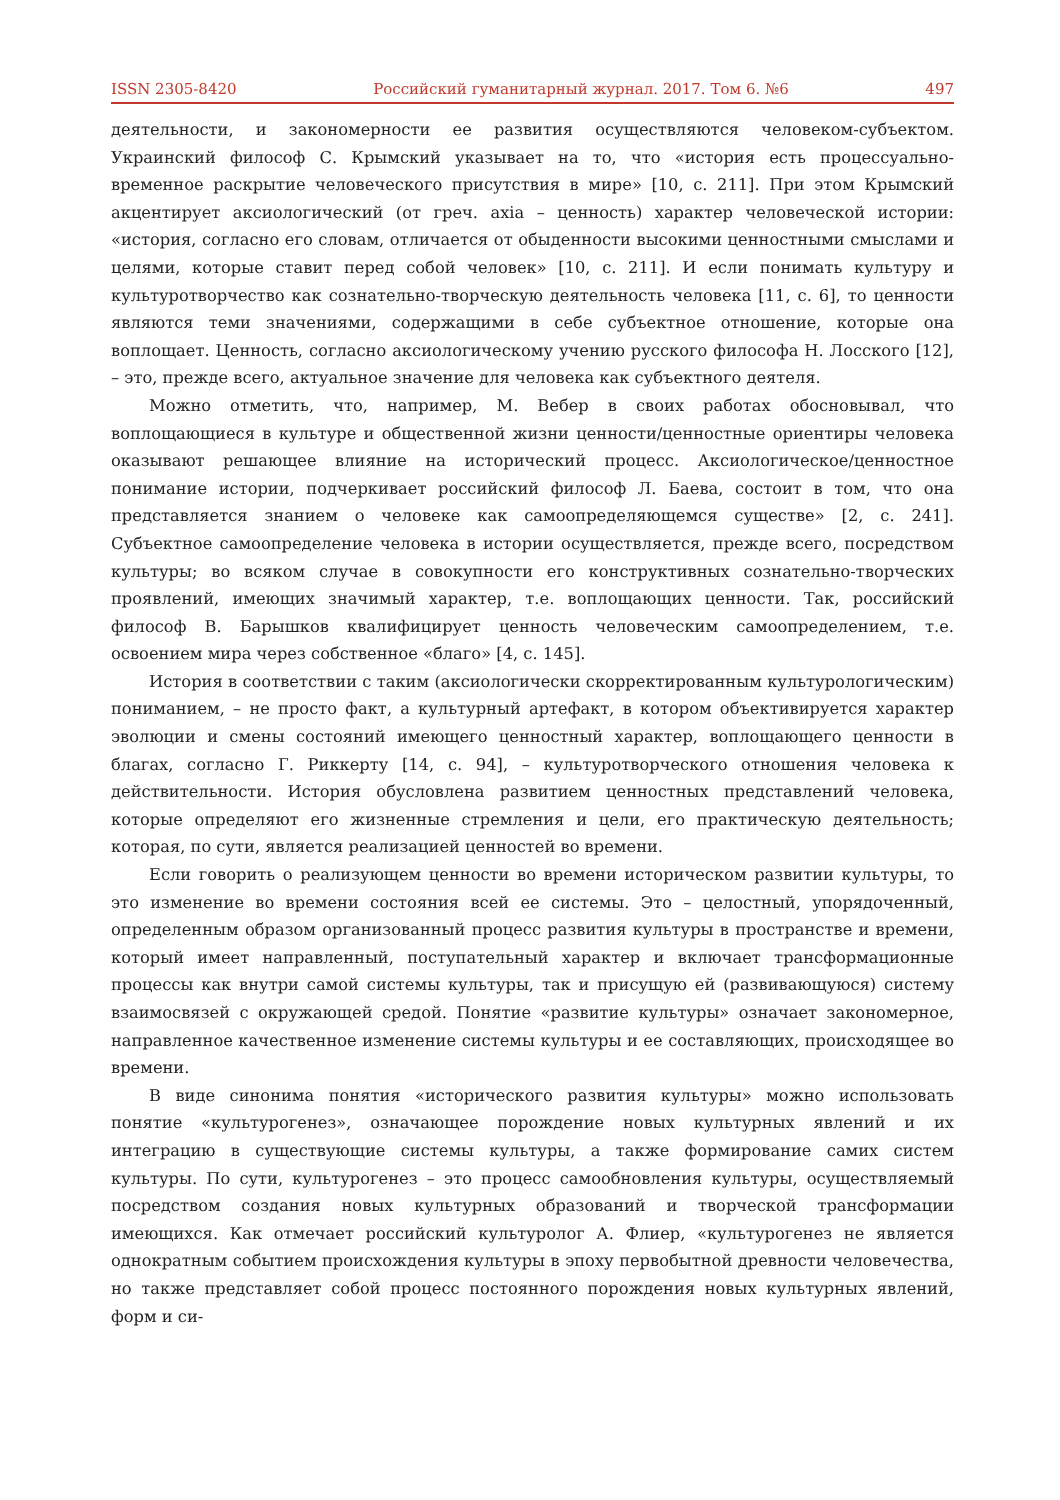ISSN 2305-8420 Российский гуманитарный журнал. 2017. Том 6. №6 497
деятельности, и закономерности ее развития осуществляются человеком-субъектом. Украинский философ С. Крымский указывает на то, что «история есть процессуально-временное раскрытие человеческого присутствия в мире» [10, с. 211]. При этом Крымский акцентирует аксиологический (от греч. axia – ценность) характер человеческой истории: «история, согласно его словам, отличается от обыденности высокими ценностными смыслами и целями, которые ставит перед собой человек» [10, с. 211]. И если понимать культуру и культуротворчество как сознательно-творческую деятельность человека [11, с. 6], то ценности являются теми значениями, содержащими в себе субъектное отношение, которые она воплощает. Ценность, согласно аксиологическому учению русского философа Н. Лосского [12], – это, прежде всего, актуальное значение для человека как субъектного деятеля.
Можно отметить, что, например, М. Вебер в своих работах обосновывал, что воплощающиеся в культуре и общественной жизни ценности/ценностные ориентиры человека оказывают решающее влияние на исторический процесс. Аксиологическое/ценностное понимание истории, подчеркивает российский философ Л. Баева, состоит в том, что она представляется знанием о человеке как самоопределяющемся существе» [2, с. 241]. Субъектное самоопределение человека в истории осуществляется, прежде всего, посредством культуры; во всяком случае в совокупности его конструктивных сознательно-творческих проявлений, имеющих значимый характер, т.е. воплощающих ценности. Так, российский философ В. Барышков квалифицирует ценность человеческим самоопределением, т.е. освоением мира через собственное «благо» [4, с. 145].
История в соответствии с таким (аксиологически скорректированным культурологическим) пониманием, – не просто факт, а культурный артефакт, в котором объективируется характер эволюции и смены состояний имеющего ценностный характер, воплощающего ценности в благах, согласно Г. Риккерту [14, с. 94], – культуротворческого отношения человека к действительности. История обусловлена развитием ценностных представлений человека, которые определяют его жизненные стремления и цели, его практическую деятельность; которая, по сути, является реализацией ценностей во времени.
Если говорить о реализующем ценности во времени историческом развитии культуры, то это изменение во времени состояния всей ее системы. Это – целостный, упорядоченный, определенным образом организованный процесс развития культуры в пространстве и времени, который имеет направленный, поступательный характер и включает трансформационные процессы как внутри самой системы культуры, так и присущую ей (развивающуюся) систему взаимосвязей с окружающей средой. Понятие «развитие культуры» означает закономерное, направленное качественное изменение системы культуры и ее составляющих, происходящее во времени.
В виде синонима понятия «исторического развития культуры» можно использовать понятие «культурогенез», означающее порождение новых культурных явлений и их интеграцию в существующие системы культуры, а также формирование самих систем культуры. По сути, культурогенез – это процесс самообновления культуры, осуществляемый посредством создания новых культурных образований и творческой трансформации имеющихся. Как отмечает российский культуролог А. Флиер, «культурогенез не является однократным событием происхождения культуры в эпоху первобытной древности человечества, но также представляет собой процесс постоянного порождения новых культурных явлений, форм и си-